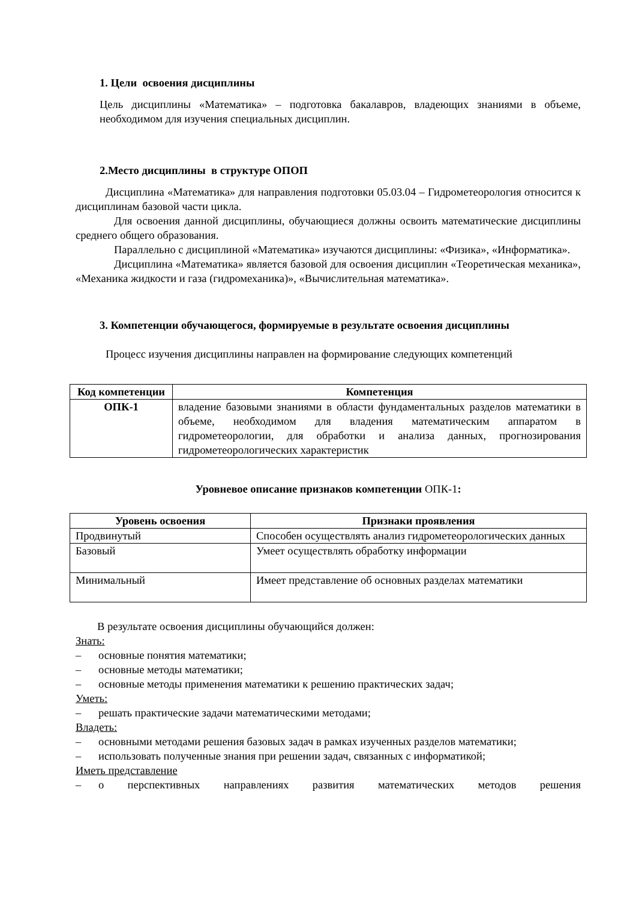1. Цели освоения дисциплины
Цель дисциплины «Математика» – подготовка бакалавров, владеющих знаниями в объеме, необходимом для изучения специальных дисциплин.
2.Место дисциплины в структуре ОПОП
Дисциплина «Математика» для направления подготовки 05.03.04 – Гидрометеорология относится к дисциплинам базовой части цикла.
Для освоения данной дисциплины, обучающиеся должны освоить математические дисциплины среднего общего образования.
Параллельно с дисциплиной «Математика» изучаются дисциплины: «Физика», «Информатика».
Дисциплина «Математика» является базовой для освоения дисциплин «Теоретическая механика», «Механика жидкости и газа (гидромеханика)», «Вычислительная математика».
3. Компетенции обучающегося, формируемые в результате освоения дисциплины
Процесс изучения дисциплины направлен на формирование следующих компетенций
| Код компетенции | Компетенция |
| --- | --- |
| ОПК-1 | владение базовыми знаниями в области фундаментальных разделов математики в объеме, необходимом для владения математическим аппаратом в гидрометеорологии, для обработки и анализа данных, прогнозирования гидрометеорологических характеристик |
Уровневое описание признаков компетенции ОПК-1:
| Уровень освоения | Признаки проявления |
| --- | --- |
| Продвинутый | Способен осуществлять анализ гидрометеорологических данных |
| Базовый | Умеет осуществлять обработку информации |
| Минимальный | Имеет представление об основных разделах математики |
В результате освоения дисциплины обучающийся должен:
Знать:
– основные понятия математики;
– основные методы математики;
– основные методы применения математики к решению практических задач;
Уметь:
– решать практические задачи математическими методами;
Владеть:
– основными методами решения базовых задач в рамках изученных разделов математики;
– использовать полученные знания при решении задач, связанных с информатикой;
Иметь представление
– о перспективных направлениях развития математических методов решения